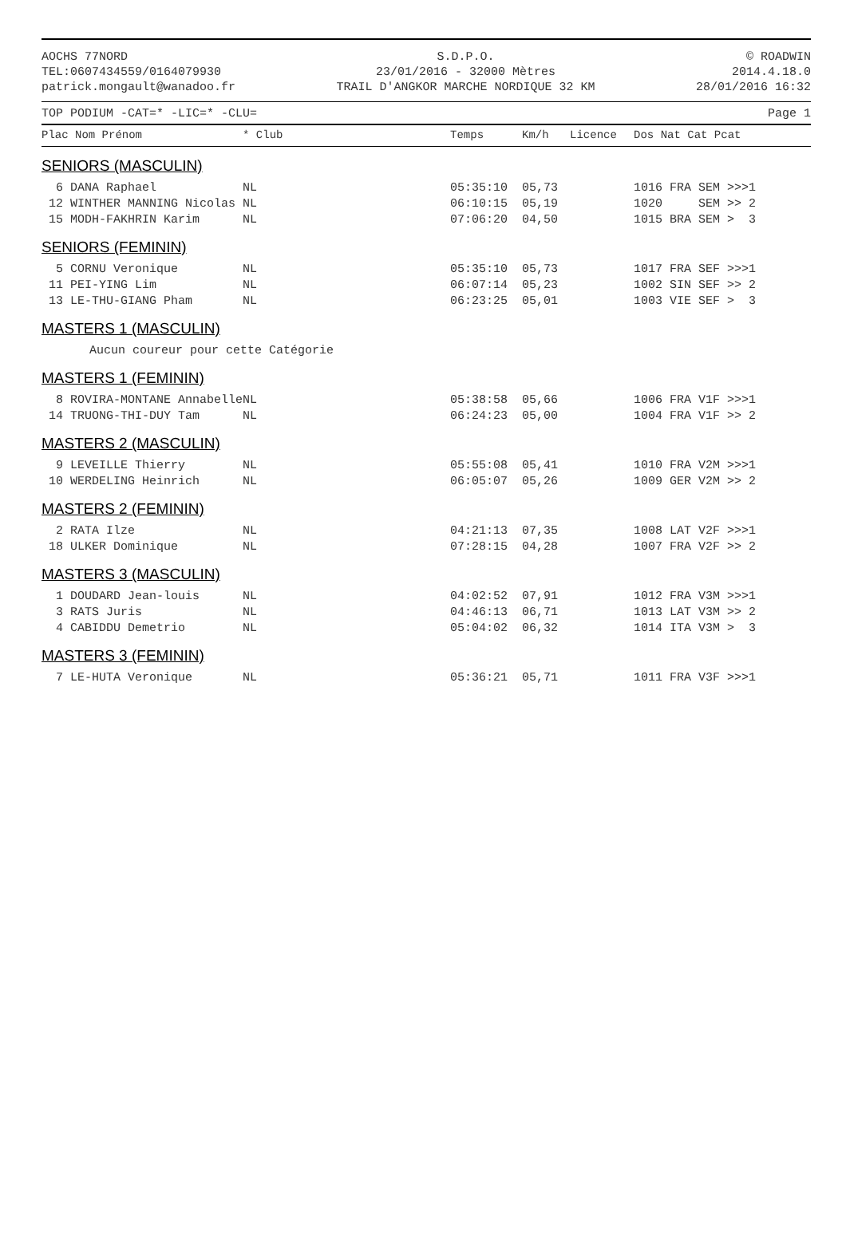AOCHS 77NORD
TEL:0607434559/0164079930
patrick.mongault@wanadoo.fr
S.D.P.O.
23/01/2016 - 32000 Mètres
TRAIL D'ANGKOR MARCHE NORDIQUE 32 KM
© ROADWIN
2014.4.18.0
28/01/2016 16:32
TOP PODIUM -CAT=* -LIC=* -CLU= Page 1
| Plac Nom Prénom | * Club | Temps | Km/h | Licence | Dos Nat Cat Pcat |
| --- | --- | --- | --- | --- | --- |
| SENIORS (MASCULIN) | | | | | |
| 6 DANA Raphael | NL | 05:35:10 | 05,73 | | 1016 FRA SEM >>>1 |
| 12 WINTHER MANNING Nicolas | NL | 06:10:15 | 05,19 | | 1020 SEM >> 2 |
| 15 MODH-FAKHRIN Karim | NL | 07:06:20 | 04,50 | | 1015 BRA SEM > 3 |
| SENIORS (FEMININ) | | | | | |
| 5 CORNU Veronique | NL | 05:35:10 | 05,73 | | 1017 FRA SEF >>>1 |
| 11 PEI-YING Lim | NL | 06:07:14 | 05,23 | | 1002 SIN SEF >> 2 |
| 13 LE-THU-GIANG Pham | NL | 06:23:25 | 05,01 | | 1003 VIE SEF > 3 |
| MASTERS 1 (MASCULIN) | | | | | |
| Aucun coureur pour cette Catégorie | | | | | |
| MASTERS 1 (FEMININ) | | | | | |
| 8 ROVIRA-MONTANE Annabelle | NL | 05:38:58 | 05,66 | | 1006 FRA V1F >>>1 |
| 14 TRUONG-THI-DUY Tam | NL | 06:24:23 | 05,00 | | 1004 FRA V1F >> 2 |
| MASTERS 2 (MASCULIN) | | | | | |
| 9 LEVEILLE Thierry | NL | 05:55:08 | 05,41 | | 1010 FRA V2M >>>1 |
| 10 WERDELING Heinrich | NL | 06:05:07 | 05,26 | | 1009 GER V2M >> 2 |
| MASTERS 2 (FEMININ) | | | | | |
| 2 RATA Ilze | NL | 04:21:13 | 07,35 | | 1008 LAT V2F >>>1 |
| 18 ULKER Dominique | NL | 07:28:15 | 04,28 | | 1007 FRA V2F >> 2 |
| MASTERS 3 (MASCULIN) | | | | | |
| 1 DOUDARD Jean-louis | NL | 04:02:52 | 07,91 | | 1012 FRA V3M >>>1 |
| 3 RATS Juris | NL | 04:46:13 | 06,71 | | 1013 LAT V3M >> 2 |
| 4 CABIDDU Demetrio | NL | 05:04:02 | 06,32 | | 1014 ITA V3M > 3 |
| MASTERS 3 (FEMININ) | | | | | |
| 7 LE-HUTA Veronique | NL | 05:36:21 | 05,71 | | 1011 FRA V3F >>>1 |